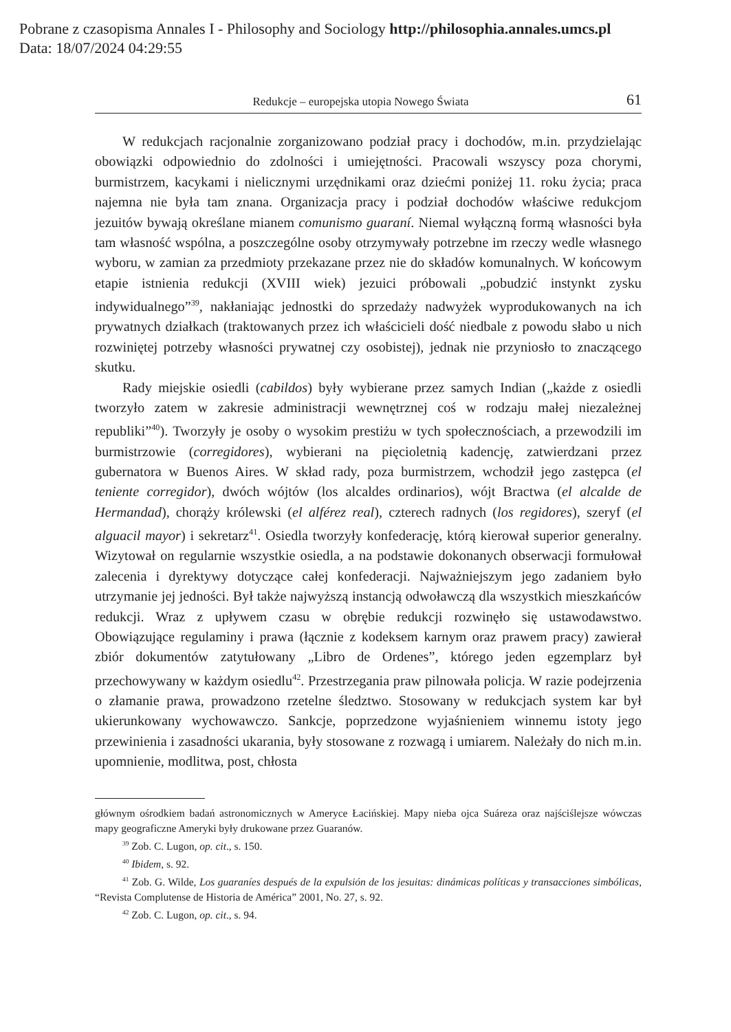Pobrane z czasopisma Annales I - Philosophy and Sociology http://philosophia.annales.umcs.pl
Data: 18/07/2024 04:29:55
Redukcje – europejska utopia Nowego Świata 61
W redukcjach racjonalnie zorganizowano podział pracy i dochodów, m.in. przydzielając obowiązki odpowiednio do zdolności i umiejętności. Pracowali wszyscy poza chorymi, burmistrzem, kacykami i nielicznymi urzędnikami oraz dziećmi poniżej 11. roku życia; praca najemna nie była tam znana. Organizacja pracy i podział dochodów właściwe redukcjom jezuitów bywają określane mianem comunismo guaraní. Niemal wyłączną formą własności była tam własność wspólna, a poszczególne osoby otrzymywały potrzebne im rzeczy wedle własnego wyboru, w zamian za przedmioty przekazane przez nie do składów komunalnych. W końcowym etapie istnienia redukcji (XVIII wiek) jezuici próbowali „pobudzić instynkt zysku indywidualnego”<sup>39</sup>, nakłaniając jednostki do sprzedaży nadwyżek wyprodukowanych na ich prywatnych działkach (traktowanych przez ich właścicieli dość niedbale z powodu słabo u nich rozwiniętej potrzeby własności prywatnej czy osobistej), jednak nie przyniosło to znaczącego skutku.
Rady miejskie osiedli (cabildos) były wybierane przez samych Indian („każde z osiedli tworzyło zatem w zakresie administracji wewnętrznej coś w rodzaju małej niezależnej republiki”<sup>40</sup>). Tworzyły je osoby o wysokim prestiżu w tych społecznościach, a przewodzili im burmistrzowie (corregidores), wybierani na pięcioletnią kadencję, zatwierdzani przez gubernatora w Buenos Aires. W skład rady, poza burmistrzem, wchodził jego zastępca (el teniente corregidor), dwóch wójtów (los alcaldes ordinarios), wójt Bractwa (el alcalde de Hermandad), chorąży królewski (el alférez real), czterech radnych (los regidores), szeryf (el alguacil mayor) i sekretarz<sup>41</sup>. Osiedla tworzyły konfederację, którą kierował superior generalny. Wizytował on regularnie wszystkie osiedla, a na podstawie dokonanych obserwacji formułował zalecenia i dyrektywy dotyczące całej konfederacji. Najważniejszym jego zadaniem było utrzymanie jej jedności. Był także najwyższą instancją odwoławczą dla wszystkich mieszkańców redukcji. Wraz z upływem czasu w obrębie redukcji rozwinęło się ustawodawstwo. Obowiązujące regulaminy i prawa (łącznie z kodeksem karnym oraz prawem pracy) zawierał zbiór dokumentów zatytułowany „Libro de Ordenes”, którego jeden egzemplarz był przechowywany w każdym osiedlu<sup>42</sup>. Przestrzegania praw pilnowała policja. W razie podejrzenia o złamanie prawa, prowadzono rzetelne śledztwo. Stosowany w redukcjach system kar był ukierunkowany wychowawczo. Sankcje, poprzedzone wyjaśnieniem winnemu istoty jego przewinienia i zasadności ukarania, były stosowane z rozwagą i umiarem. Należały do nich m.in. upomnienie, modlitwa, post, chłosta
głównym ośrodkiem badań astronomicznych w Ameryce Łacińskiej. Mapy nieba ojca Suáreza oraz najściślejsze wówczas mapy geograficzne Ameryki były drukowane przez Guaranów.
<sup>39</sup> Zob. C. Lugon, op. cit., s. 150.
<sup>40</sup> Ibidem, s. 92.
<sup>41</sup> Zob. G. Wilde, Los guaraníes después de la expulsión de los jesuitas: dinámicas políticas y transacciones simbólicas, “Revista Complutense de Historia de América” 2001, No. 27, s. 92.
<sup>42</sup> Zob. C. Lugon, op. cit., s. 94.